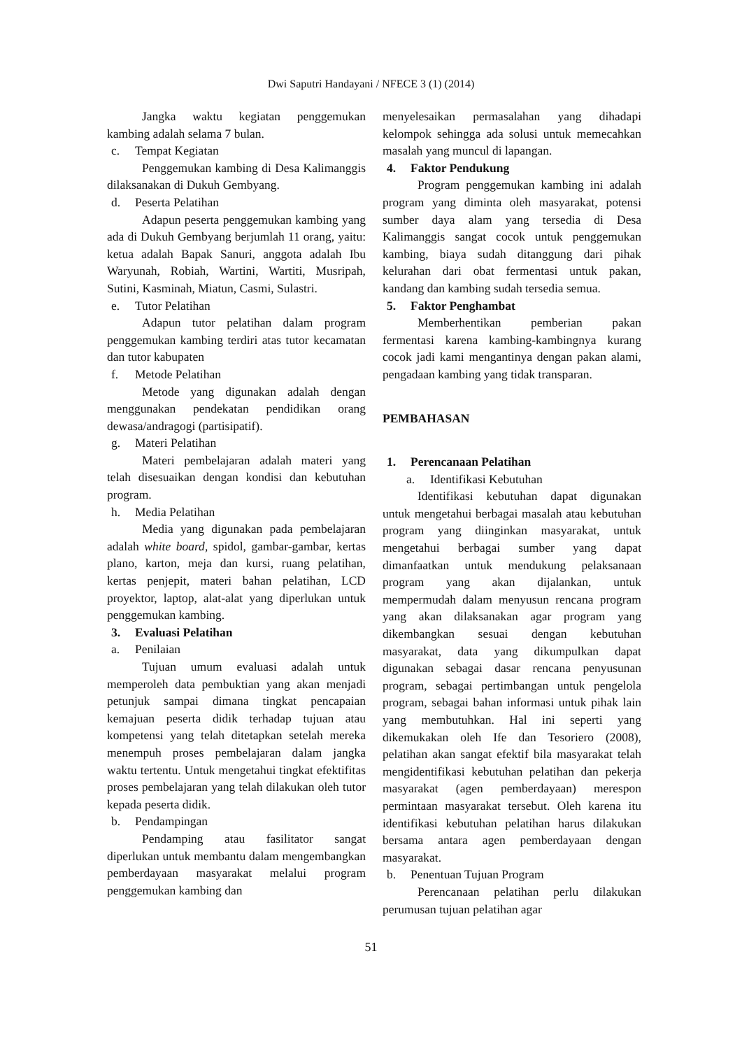Dwi Saputri Handayani / NFECE 3 (1) (2014)
Jangka waktu kegiatan penggemukan kambing adalah selama 7 bulan.
c. Tempat Kegiatan
Penggemukan kambing di Desa Kalimanggis dilaksanakan di Dukuh Gembyang.
d. Peserta Pelatihan
Adapun peserta penggemukan kambing yang ada di Dukuh Gembyang berjumlah 11 orang, yaitu: ketua adalah Bapak Sanuri, anggota adalah Ibu Waryunah, Robiah, Wartini, Wartiti, Musripah, Sutini, Kasminah, Miatun, Casmi, Sulastri.
e. Tutor Pelatihan
Adapun tutor pelatihan dalam program penggemukan kambing terdiri atas tutor kecamatan dan tutor kabupaten
f. Metode Pelatihan
Metode yang digunakan adalah dengan menggunakan pendekatan pendidikan orang dewasa/andragogi (partisipatif).
g. Materi Pelatihan
Materi pembelajaran adalah materi yang telah disesuaikan dengan kondisi dan kebutuhan program.
h. Media Pelatihan
Media yang digunakan pada pembelajaran adalah white board, spidol, gambar-gambar, kertas plano, karton, meja dan kursi, ruang pelatihan, kertas penjepit, materi bahan pelatihan, LCD proyektor, laptop, alat-alat yang diperlukan untuk penggemukan kambing.
3. Evaluasi Pelatihan
a. Penilaian
Tujuan umum evaluasi adalah untuk memperoleh data pembuktian yang akan menjadi petunjuk sampai dimana tingkat pencapaian kemajuan peserta didik terhadap tujuan atau kompetensi yang telah ditetapkan setelah mereka menempuh proses pembelajaran dalam jangka waktu tertentu. Untuk mengetahui tingkat efektifitas proses pembelajaran yang telah dilakukan oleh tutor kepada peserta didik.
b. Pendampingan
Pendamping atau fasilitator sangat diperlukan untuk membantu dalam mengembangkan pemberdayaan masyarakat melalui program penggemukan kambing dan
menyelesaikan permasalahan yang dihadapi kelompok sehingga ada solusi untuk memecahkan masalah yang muncul di lapangan.
4. Faktor Pendukung
Program penggemukan kambing ini adalah program yang diminta oleh masyarakat, potensi sumber daya alam yang tersedia di Desa Kalimanggis sangat cocok untuk penggemukan kambing, biaya sudah ditanggung dari pihak kelurahan dari obat fermentasi untuk pakan, kandang dan kambing sudah tersedia semua.
5. Faktor Penghambat
Memberhentikan pemberian pakan fermentasi karena kambing-kambingnya kurang cocok jadi kami mengantinya dengan pakan alami, pengadaan kambing yang tidak transparan.
PEMBAHASAN
1. Perencanaan Pelatihan
a. Identifikasi Kebutuhan
Identifikasi kebutuhan dapat digunakan untuk mengetahui berbagai masalah atau kebutuhan program yang diinginkan masyarakat, untuk mengetahui berbagai sumber yang dapat dimanfaatkan untuk mendukung pelaksanaan program yang akan dijalankan, untuk mempermudah dalam menyusun rencana program yang akan dilaksanakan agar program yang dikembangkan sesuai dengan kebutuhan masyarakat, data yang dikumpulkan dapat digunakan sebagai dasar rencana penyusunan program, sebagai pertimbangan untuk pengelola program, sebagai bahan informasi untuk pihak lain yang membutuhkan. Hal ini seperti yang dikemukakan oleh Ife dan Tesoriero (2008), pelatihan akan sangat efektif bila masyarakat telah mengidentifikasi kebutuhan pelatihan dan pekerja masyarakat (agen pemberdayaan) merespon permintaan masyarakat tersebut. Oleh karena itu identifikasi kebutuhan pelatihan harus dilakukan bersama antara agen pemberdayaan dengan masyarakat.
b. Penentuan Tujuan Program
Perencanaan pelatihan perlu dilakukan perumusan tujuan pelatihan agar
51